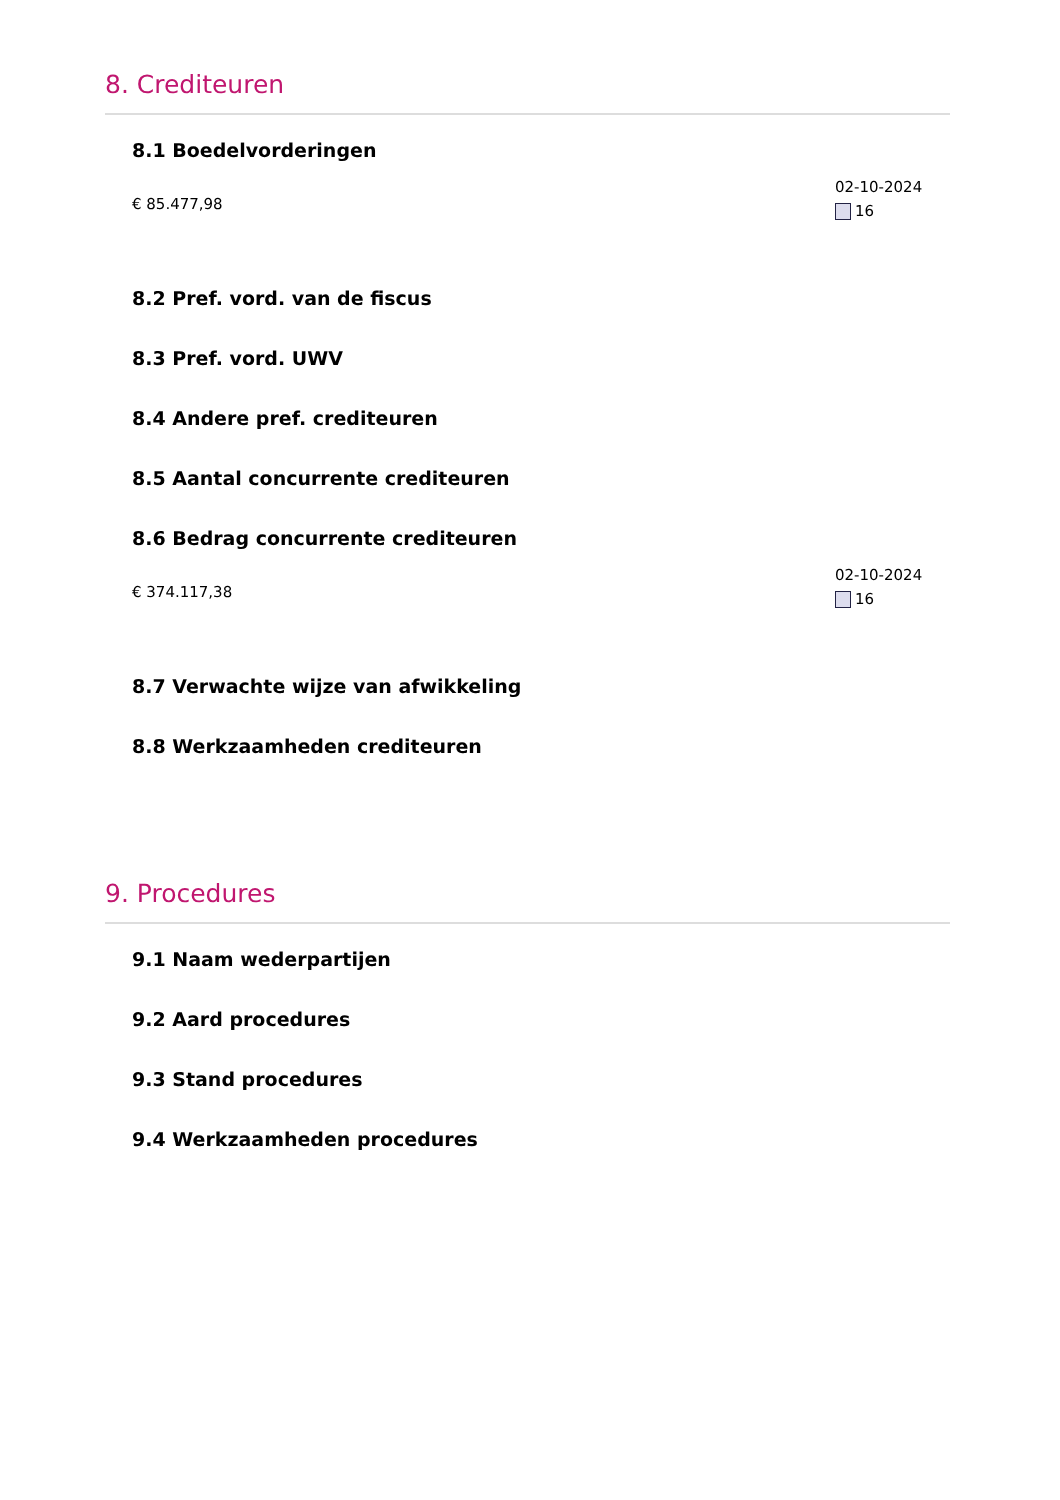8. Crediteuren
8.1 Boedelvorderingen
€ 85.477,98
02-10-2024
16
8.2 Pref. vord. van de fiscus
8.3 Pref. vord. UWV
8.4 Andere pref. crediteuren
8.5 Aantal concurrente crediteuren
8.6 Bedrag concurrente crediteuren
€ 374.117,38
02-10-2024
16
8.7 Verwachte wijze van afwikkeling
8.8 Werkzaamheden crediteuren
9. Procedures
9.1 Naam wederpartijen
9.2 Aard procedures
9.3 Stand procedures
9.4 Werkzaamheden procedures